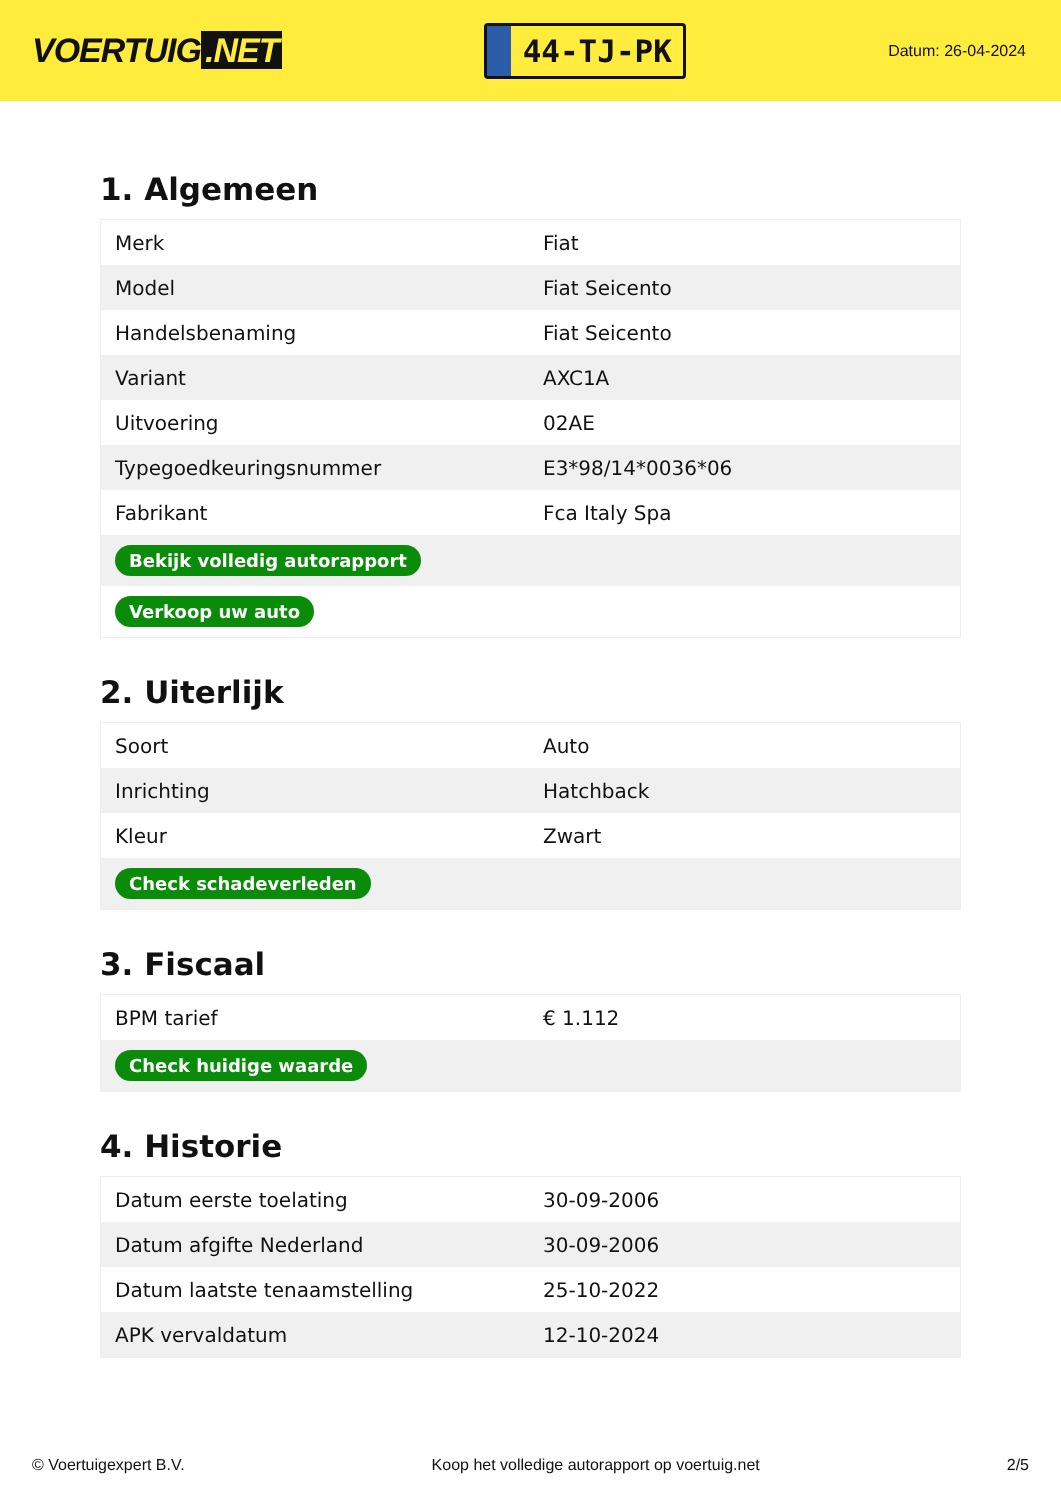VOERTUIG.NET
44-TJ-PK
Datum: 26-04-2024
1. Algemeen
| Merk | Fiat |
| Model | Fiat Seicento |
| Handelsbenaming | Fiat Seicento |
| Variant | AXC1A |
| Uitvoering | 02AE |
| Typegoedkeuringsnummer | E3*98/14*0036*06 |
| Fabrikant | Fca Italy Spa |
| Bekijk volledig autorapport | |
| Verkoop uw auto | |
2. Uiterlijk
| Soort | Auto |
| Inrichting | Hatchback |
| Kleur | Zwart |
| Check schadeverleden | |
3. Fiscaal
| BPM tarief | € 1.112 |
| Check huidige waarde | |
4. Historie
| Datum eerste toelating | 30-09-2006 |
| Datum afgifte Nederland | 30-09-2006 |
| Datum laatste tenaamstelling | 25-10-2022 |
| APK vervaldatum | 12-10-2024 |
© Voertuigexpert B.V. Koop het volledige autorapport op voertuig.net 2/5